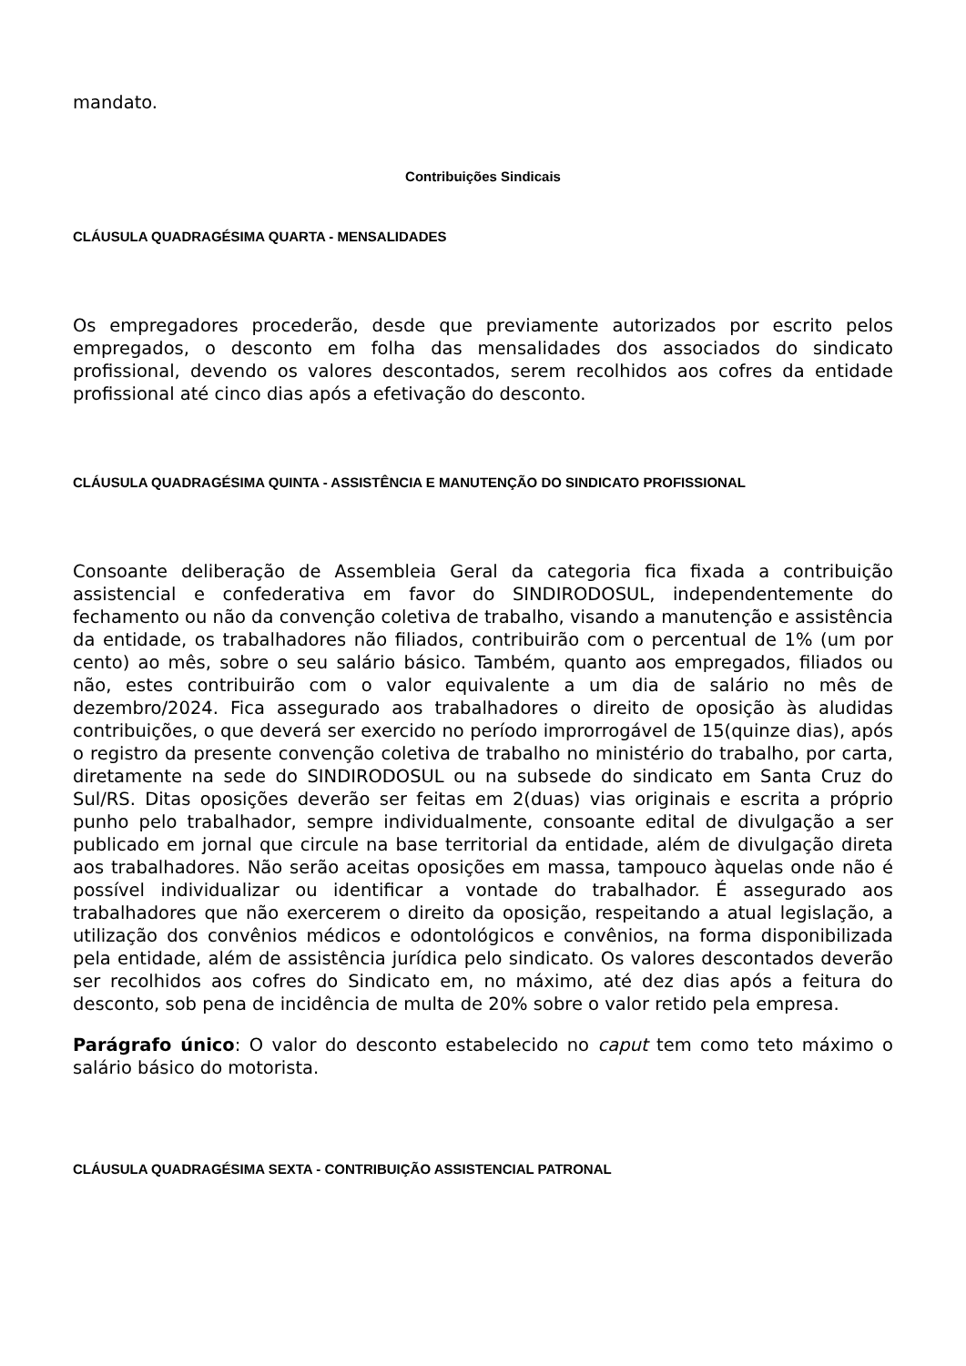mandato.
Contribuições Sindicais
CLÁUSULA QUADRAGÉSIMA QUARTA - MENSALIDADES
Os empregadores procederão, desde que previamente autorizados por escrito pelos empregados, o desconto em folha das mensalidades dos associados do sindicato profissional, devendo os valores descontados, serem recolhidos aos cofres da entidade profissional até cinco dias após a efetivação do desconto.
CLÁUSULA QUADRAGÉSIMA QUINTA - ASSISTÊNCIA E MANUTENÇÃO DO SINDICATO PROFISSIONAL
Consoante deliberação de Assembleia Geral da categoria fica fixada a contribuição assistencial e confederativa em favor do SINDIRODOSUL, independentemente do fechamento ou não da convenção coletiva de trabalho, visando a manutenção e assistência da entidade, os trabalhadores não filiados, contribuirão com o percentual de 1% (um por cento) ao mês, sobre o seu salário básico. Também, quanto aos empregados, filiados ou não, estes contribuirão com o valor equivalente a um dia de salário no mês de dezembro/2024. Fica assegurado aos trabalhadores o direito de oposição às aludidas contribuições, o que deverá ser exercido no período improrrogável de 15(quinze dias), após o registro da presente convenção coletiva de trabalho no ministério do trabalho, por carta, diretamente na sede do SINDIRODOSUL ou na subsede do sindicato em Santa Cruz do Sul/RS. Ditas oposições deverão ser feitas em 2(duas) vias originais e escrita a próprio punho pelo trabalhador, sempre individualmente, consoante edital de divulgação a ser publicado em jornal que circule na base territorial da entidade, além de divulgação direta aos trabalhadores. Não serão aceitas oposições em massa, tampouco àquelas onde não é possível individualizar ou identificar a vontade do trabalhador. É assegurado aos trabalhadores que não exercerem o direito da oposição, respeitando a atual legislação, a utilização dos convênios médicos e odontológicos e convênios, na forma disponibilizada pela entidade, além de assistência jurídica pelo sindicato. Os valores descontados deverão ser recolhidos aos cofres do Sindicato em, no máximo, até dez dias após a feitura do desconto, sob pena de incidência de multa de 20% sobre o valor retido pela empresa.
Parágrafo único: O valor do desconto estabelecido no caput tem como teto máximo o salário básico do motorista.
CLÁUSULA QUADRAGÉSIMA SEXTA - CONTRIBUIÇÃO ASSISTENCIAL PATRONAL